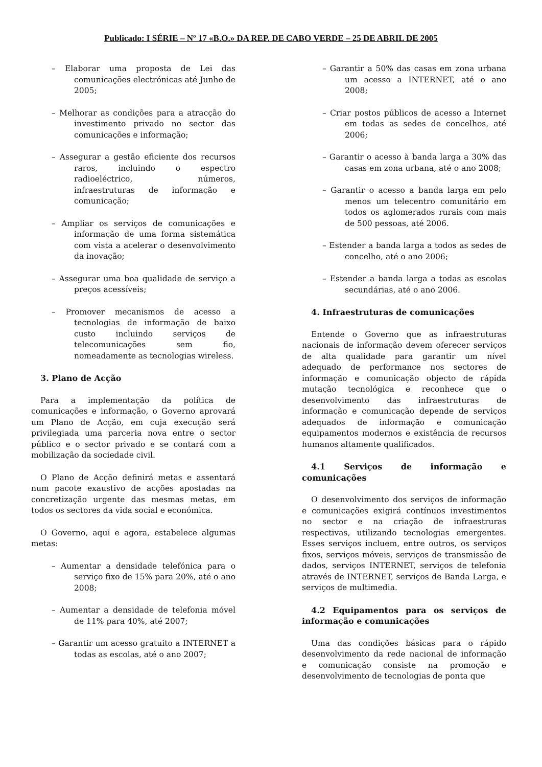Publicado: I SÉRIE – Nº 17 «B.O.» DA REP. DE CABO VERDE – 25 DE ABRIL DE 2005
– Elaborar uma proposta de Lei das comunicações electrónicas até Junho de 2005;
– Melhorar as condições para a atracção do investimento privado no sector das comunicações e informação;
– Assegurar a gestão eficiente dos recursos raros, incluindo o espectro radioeléctrico, números, infraestruturas de informação e comunicação;
– Ampliar os serviços de comunicações e informação de uma forma sistemática com vista a acelerar o desenvolvimento da inovação;
– Assegurar uma boa qualidade de serviço a preços acessíveis;
– Promover mecanismos de acesso a tecnologias de informação de baixo custo incluindo serviços de telecomunicações sem fio, nomeadamente as tecnologias wireless.
3. Plano de Acção
Para a implementação da política de comunicações e informação, o Governo aprovará um Plano de Acção, em cuja execução será privilegiada uma parceria nova entre o sector público e o sector privado e se contará com a mobilização da sociedade civil.
O Plano de Acção definirá metas e assentará num pacote exaustivo de acções apostadas na concretização urgente das mesmas metas, em todos os sectores da vida social e económica.
O Governo, aqui e agora, estabelece algumas metas:
– Aumentar a densidade telefónica para o serviço fixo de 15% para 20%, até o ano 2008;
– Aumentar a densidade de telefonia móvel de 11% para 40%, até 2007;
– Garantir um acesso gratuito a INTERNET a todas as escolas, até o ano 2007;
– Garantir a 50% das casas em zona urbana um acesso a INTERNET, até o ano 2008;
– Criar postos públicos de acesso a Internet em todas as sedes de concelhos, até 2006;
– Garantir o acesso à banda larga a 30% das casas em zona urbana, até o ano 2008;
– Garantir o acesso a banda larga em pelo menos um telecentro comunitário em todos os aglomerados rurais com mais de 500 pessoas, até 2006.
– Estender a banda larga a todos as sedes de concelho, até o ano 2006;
– Estender a banda larga a todas as escolas secundárias, até o ano 2006.
4. Infraestruturas de comunicações
Entende o Governo que as infraestruturas nacionais de informação devem oferecer serviços de alta qualidade para garantir um nível adequado de performance nos sectores de informação e comunicação objecto de rápida mutação tecnológica e reconhece que o desenvolvimento das infraestruturas de informação e comunicação depende de serviços adequados de informação e comunicação equipamentos modernos e existência de recursos humanos altamente qualificados.
4.1 Serviços de informação e comunicações
O desenvolvimento dos serviços de informação e comunicações exigirá contínuos investimentos no sector e na criação de infraestruras respectivas, utilizando tecnologias emergentes. Esses serviços incluem, entre outros, os serviços fixos, serviços móveis, serviços de transmissão de dados, serviços INTERNET, serviços de telefonia através de INTERNET, serviços de Banda Larga, e serviços de multimedia.
4.2 Equipamentos para os serviços de informação e comunicações
Uma das condições básicas para o rápido desenvolvimento da rede nacional de informação e comunicação consiste na promoção e desenvolvimento de tecnologias de ponta que